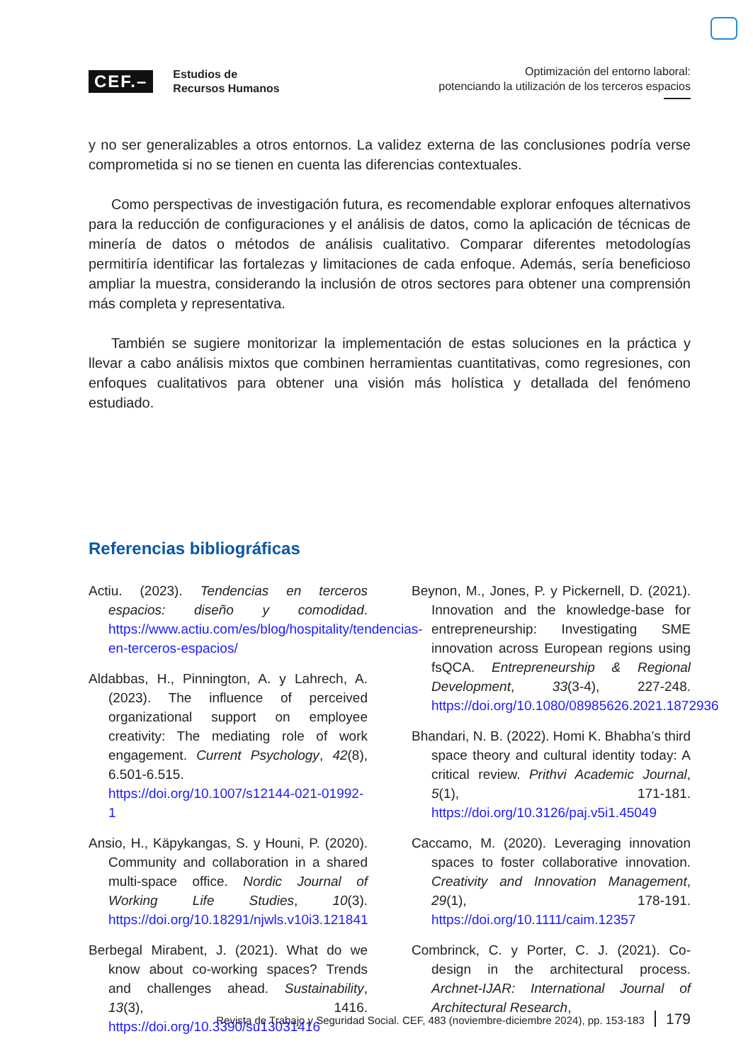CEF.–
Estudios de
Recursos Humanos
Optimización del entorno laboral:
potenciando la utilización de los terceros espacios
y no ser generalizables a otros entornos. La validez externa de las conclusiones podría verse comprometida si no se tienen en cuenta las diferencias contextuales.
Como perspectivas de investigación futura, es recomendable explorar enfoques alternativos para la reducción de configuraciones y el análisis de datos, como la aplicación de técnicas de minería de datos o métodos de análisis cualitativo. Comparar diferentes metodologías permitiría identificar las fortalezas y limitaciones de cada enfoque. Además, sería beneficioso ampliar la muestra, considerando la inclusión de otros sectores para obtener una comprensión más completa y representativa.
También se sugiere monitorizar la implementación de estas soluciones en la práctica y llevar a cabo análisis mixtos que combinen herramientas cuantitativas, como regresiones, con enfoques cualitativos para obtener una visión más holística y detallada del fenómeno estudiado.
Referencias bibliográficas
Actiu. (2023). Tendencias en terceros espacios: diseño y comodidad. https://www.actiu.com/es/blog/hospitality/tendencias-en-terceros-espacios/
Aldabbas, H., Pinnington, A. y Lahrech, A. (2023). The influence of perceived organizational support on employee creativity: The mediating role of work engagement. Current Psychology, 42(8), 6.501-6.515. https://doi.org/10.1007/s12144-021-01992-1
Ansio, H., Käpykangas, S. y Houni, P. (2020). Community and collaboration in a shared multi-space office. Nordic Journal of Working Life Studies, 10(3). https://doi.org/10.18291/njwls.v10i3.121841
Berbegal Mirabent, J. (2021). What do we know about co-working spaces? Trends and challenges ahead. Sustainability, 13(3), 1416. https://doi.org/10.3390/su13031416
Beynon, M., Jones, P. y Pickernell, D. (2021). Innovation and the knowledge-base for entrepreneurship: Investigating SME innovation across European regions using fsQCA. Entrepreneurship & Regional Development, 33(3-4), 227-248. https://doi.org/10.1080/08985626.2021.1872936
Bhandari, N. B. (2022). Homi K. Bhabha’s third space theory and cultural identity today: A critical review. Prithvi Academic Journal, 5(1), 171-181. https://doi.org/10.3126/paj.v5i1.45049
Caccamo, M. (2020). Leveraging innovation spaces to foster collaborative innovation. Creativity and Innovation Management, 29(1), 178-191. https://doi.org/10.1111/caim.12357
Combrinck, C. y Porter, C. J. (2021). Co-design in the architectural process. Archnet-IJAR: International Journal of Architectural Research,
Revista de Trabajo y Seguridad Social. CEF, 483 (noviembre-diciembre 2024), pp. 153-183 179